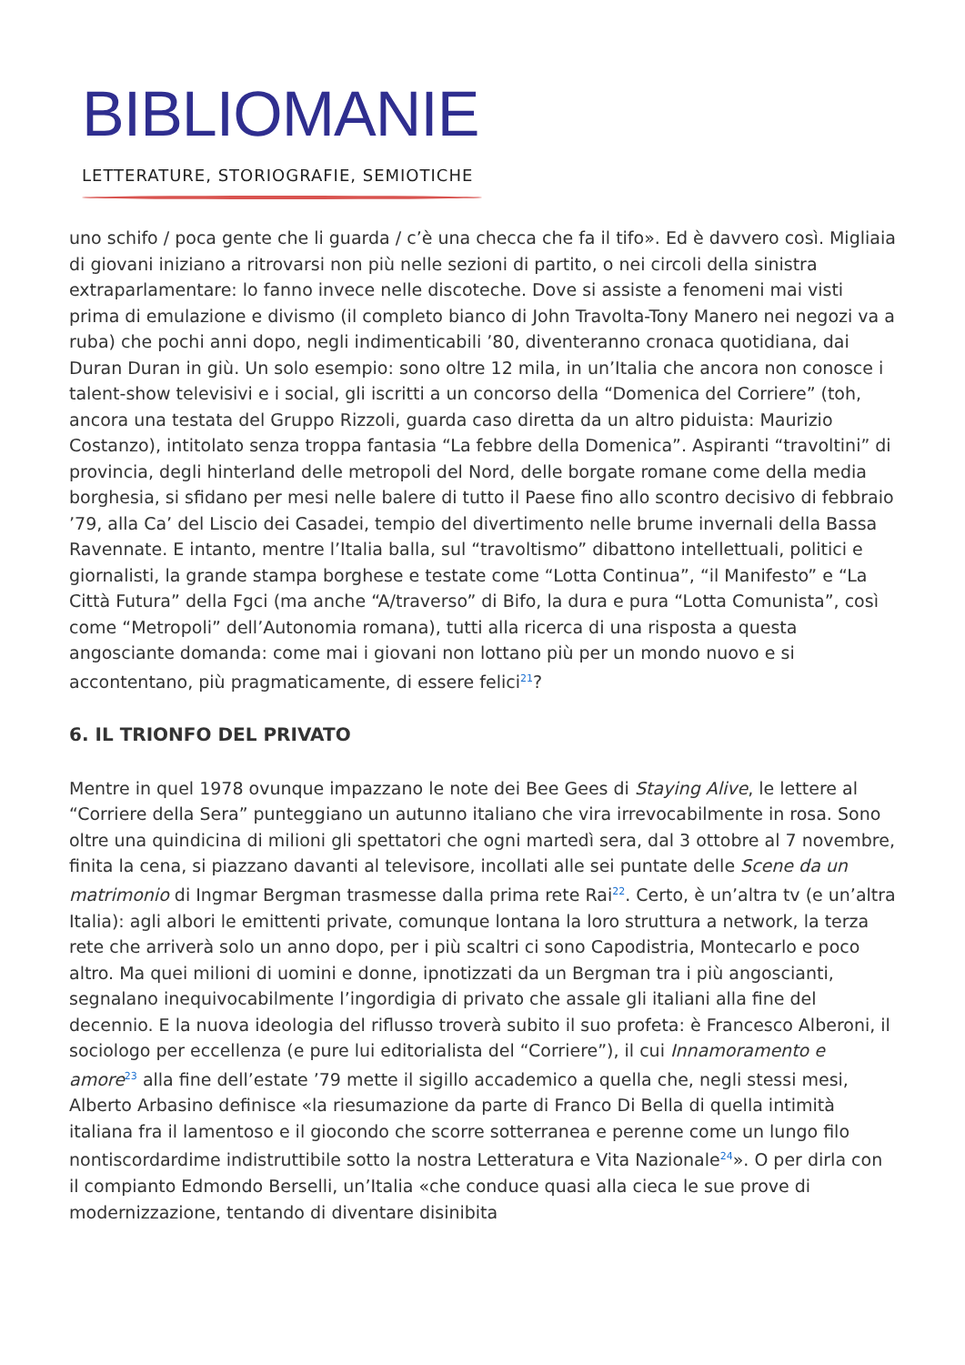BIBLIOMANIE
LETTERATURE, STORIOGRAFIE, SEMIOTICHE
uno schifo / poca gente che li guarda / c’è una checca che fa il tifo». Ed è davvero così. Migliaia di giovani iniziano a ritrovarsi non più nelle sezioni di partito, o nei circoli della sinistra extraparlamentare: lo fanno invece nelle discoteche. Dove si assiste a fenomeni mai visti prima di emulazione e divismo (il completo bianco di John Travolta-Tony Manero nei negozi va a ruba) che pochi anni dopo, negli indimenticabili ’80, diventeranno cronaca quotidiana, dai Duran Duran in giù. Un solo esempio: sono oltre 12 mila, in un’Italia che ancora non conosce i talent-show televisivi e i social, gli iscritti a un concorso della “Domenica del Corriere” (toh, ancora una testata del Gruppo Rizzoli, guarda caso diretta da un altro piduista: Maurizio Costanzo), intitolato senza troppa fantasia “La febbre della Domenica”. Aspiranti “travoltini” di provincia, degli hinterland delle metropoli del Nord, delle borgate romane come della media borghesia, si sfidano per mesi nelle balere di tutto il Paese fino allo scontro decisivo di febbraio ’79, alla Ca’ del Liscio dei Casadei, tempio del divertimento nelle brume invernali della Bassa Ravennate. E intanto, mentre l’Italia balla, sul “travoltismo” dibattono intellettuali, politici e giornalisti, la grande stampa borghese e testate come “Lotta Continua”, “il Manifesto” e “La Città Futura” della Fgci (ma anche “A/traverso” di Bifo, la dura e pura “Lotta Comunista”, così come “Metropoli” dell’Autonomia romana), tutti alla ricerca di una risposta a questa angosciante domanda: come mai i giovani non lottano più per un mondo nuovo e si accontentano, più pragmaticamente, di essere felici<sup>21</sup>?
6. IL TRIONFO DEL PRIVATO
Mentre in quel 1978 ovunque impazzano le note dei Bee Gees di Staying Alive, le lettere al “Corriere della Sera” punteggiano un autunno italiano che vira irrevocabilmente in rosa. Sono oltre una quindicina di milioni gli spettatori che ogni martedì sera, dal 3 ottobre al 7 novembre, finita la cena, si piazzano davanti al televisore, incollati alle sei puntate delle Scene da un matrimonio di Ingmar Bergman trasmesse dalla prima rete Rai<sup>22</sup>. Certo, è un’altra tv (e un’altra Italia): agli albori le emittenti private, comunque lontana la loro struttura a network, la terza rete che arriverà solo un anno dopo, per i più scaltri ci sono Capodistria, Montecarlo e poco altro. Ma quei milioni di uomini e donne, ipnotizzati da un Bergman tra i più angoscianti, segnalano inequivocabilmente l’ingordigia di privato che assale gli italiani alla fine del decennio. E la nuova ideologia del riflusso troverà subito il suo profeta: è Francesco Alberoni, il sociologo per eccellenza (e pure lui editorialista del “Corriere”), il cui Innamoramento e amore<sup>23</sup> alla fine dell’estate ’79 mette il sigillo accademico a quella che, negli stessi mesi, Alberto Arbasino definisce «la riesumazione da parte di Franco Di Bella di quella intimità italiana fra il lamentoso e il giocondo che scorre sotterranea e perenne come un lungo filo nontiscordardime indistruttibile sotto la nostra Letteratura e Vita Nazionale<sup>24</sup>». O per dirla con il compianto Edmondo Berselli, un’Italia «che conduce quasi alla cieca le sue prove di modernizzazione, tentando di diventare disinibita